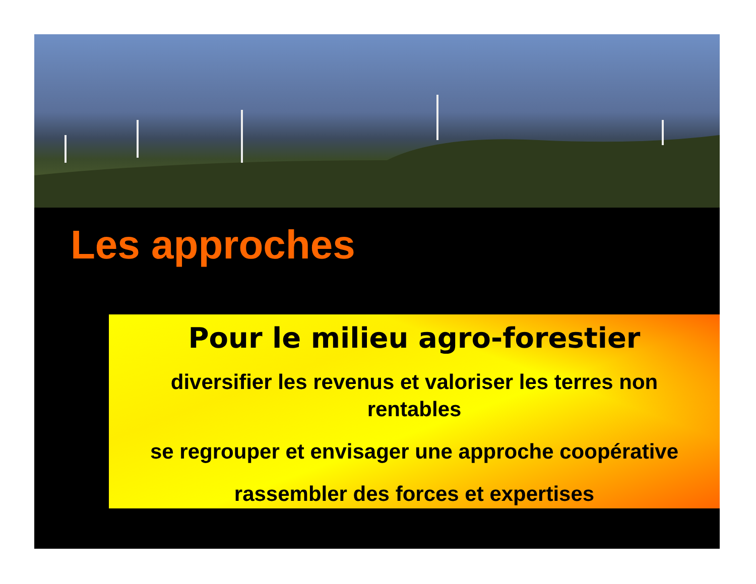Les approches
Pour le milieu agro-forestier
diversifier les revenus et valoriser les terres non
rentables
se regrouper et envisager une approche coopérative
rassembler des forces et expertises